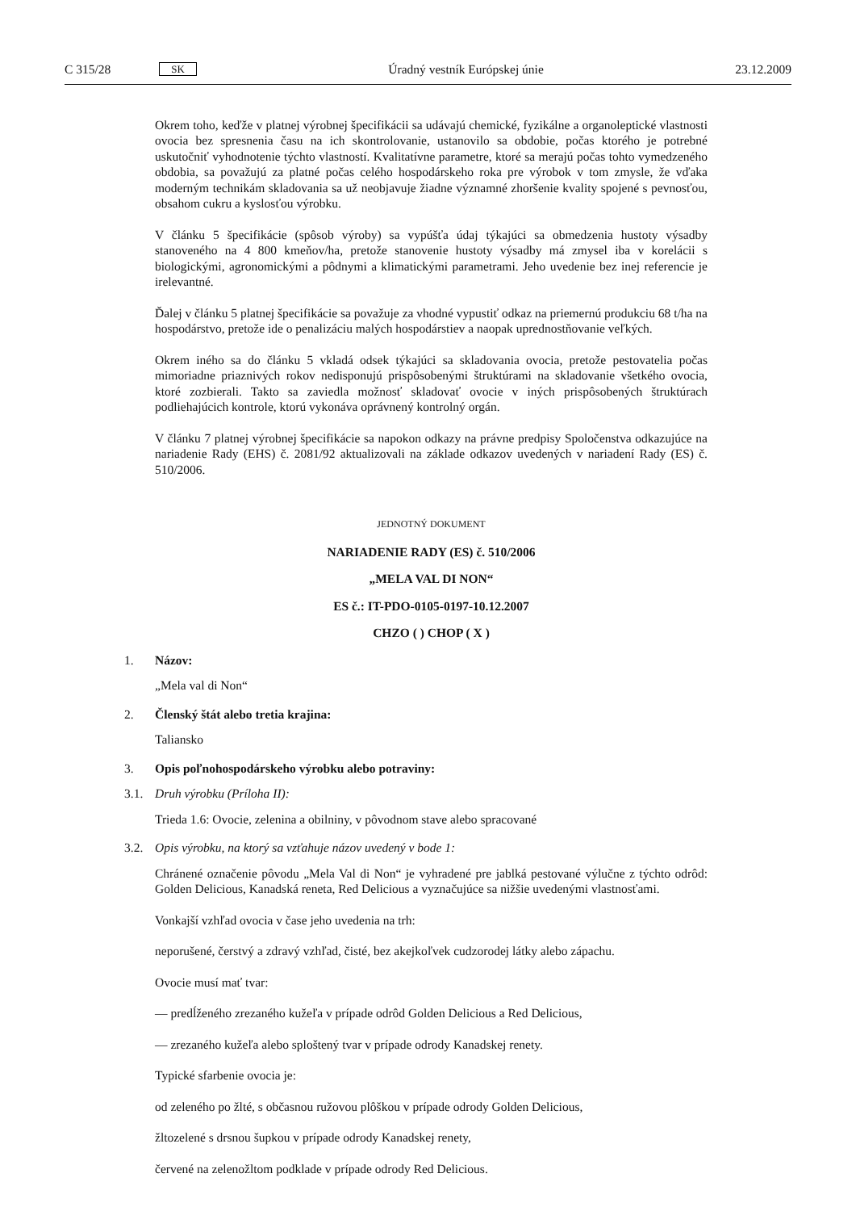C 315/28 SK Úradný vestník Európskej únie 23.12.2009
Okrem toho, keďže v platnej výrobnej špecifikácii sa udávajú chemické, fyzikálne a organoleptické vlastnosti ovocia bez spresnenia času na ich skontrolovanie, ustanovilo sa obdobie, počas ktorého je potrebné uskutočniť vyhodnotenie týchto vlastností. Kvalitatívne parametre, ktoré sa merajú počas tohto vymedzeného obdobia, sa považujú za platné počas celého hospodárskeho roka pre výrobok v tom zmysle, že vďaka moderným technikám skladovania sa už neobjavuje žiadne významné zhoršenie kvality spojené s pevnosťou, obsahom cukru a kyslosťou výrobku.
V článku 5 špecifikácie (spôsob výroby) sa vypúšťa údaj týkajúci sa obmedzenia hustoty výsadby stanoveného na 4 800 kmeňov/ha, pretože stanovenie hustoty výsadby má zmysel iba v korelácii s biologickými, agronomickými a pôdnymi a klimatickými parametrami. Jeho uvedenie bez inej referencie je irelevantné.
Ďalej v článku 5 platnej špecifikácie sa považuje za vhodné vypustiť odkaz na priemernú produkciu 68 t/ha na hospodárstvo, pretože ide o penalizáciu malých hospodárstiev a naopak uprednostňovanie veľkých.
Okrem iného sa do článku 5 vkladá odsek týkajúci sa skladovania ovocia, pretože pestovatelia počas mimoriadne priaznivých rokov nedisponujú prispôsobenými štruktúrami na skladovanie všetkého ovocia, ktoré zozbierali. Takto sa zaviedla možnosť skladovať ovocie v iných prispôsobených štruktúrach podliehajúcich kontrole, ktorú vykonáva oprávnený kontrolný orgán.
V článku 7 platnej výrobnej špecifikácie sa napokon odkazy na právne predpisy Spoločenstva odkazujúce na nariadenie Rady (EHS) č. 2081/92 aktualizovali na základe odkazov uvedených v nariadení Rady (ES) č. 510/2006.
JEDNOTNÝ DOKUMENT
NARIADENIE RADY (ES) č. 510/2006
„MELA VAL DI NON“
ES č.: IT-PDO-0105-0197-10.12.2007
CHZO ( ) CHOP ( X )
1. Názov:
„Mela val di Non“
2. Členský štát alebo tretia krajina:
Taliansko
3. Opis poľnohospodárskeho výrobku alebo potraviny:
3.1. Druh výrobku (Príloha II):
Trieda 1.6: Ovocie, zelenina a obilniny, v pôvodnom stave alebo spracované
3.2. Opis výrobku, na ktorý sa vzťahuje názov uvedený v bode 1:
Chránené označenie pôvodu „Mela Val di Non“ je vyhradené pre jablká pestované výlučne z týchto odrôd: Golden Delicious, Kanadská reneta, Red Delicious a vyznačujúce sa nižšie uvedenými vlastnosťami.
Vonkajší vzhľad ovocia v čase jeho uvedenia na trh:
neporušené, čerstvý a zdravý vzhľad, čisté, bez akejkoľvek cudzorodej látky alebo zápachu.
Ovocie musí mať tvar:
— predĺženého zrezaného kužeľa v prípade odrôd Golden Delicious a Red Delicious,
— zrezaného kužeľa alebo sploštený tvar v prípade odrody Kanadskej renety.
Typické sfarbenie ovocia je:
od zeleného po žlté, s občasnou ružovou plôškou v prípade odrody Golden Delicious,
žltozelené s drsnou šupkou v prípade odrody Kanadskej renety,
červené na zelenožltom podklade v prípade odrody Red Delicious.